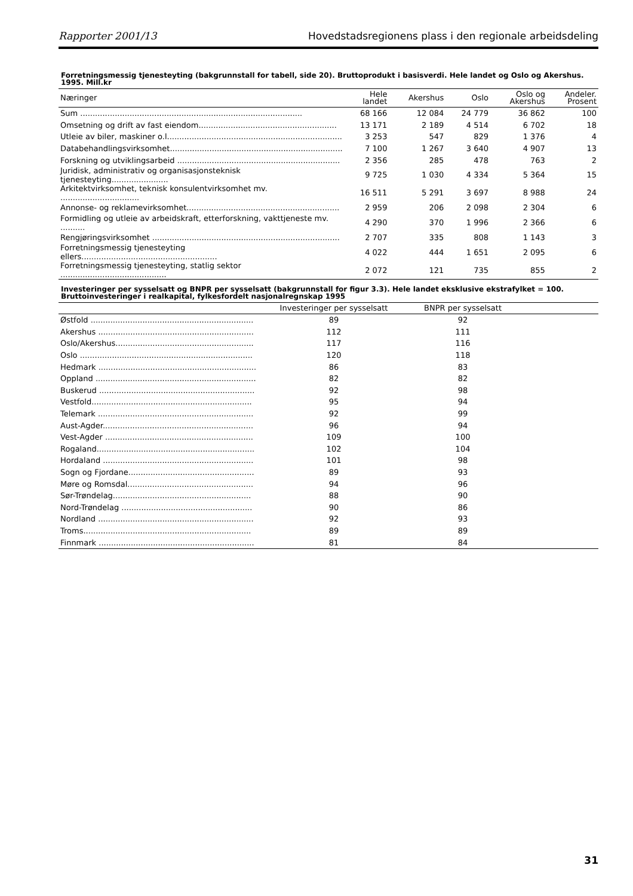Rapporter 2001/13 Hovedstadsregionens plass i den regionale arbeidsdeling
Forretningsmessig tjenesteyting (bakgrunnstall for tabell, side 20). Bruttoprodukt i basisverdi. Hele landet og Oslo og Akershus. 1995. Mill.kr
| Næringer | Hele landet | Akershus | Oslo | Oslo og Akershus | Andeler. Prosent |
| --- | --- | --- | --- | --- | --- |
| Sum .......................................................................................... | 68 166 | 12 084 | 24 779 | 36 862 | 100 |
| Omsetning og drift av fast eiendom........................................................ | 13 171 | 2 189 | 4 514 | 6 702 | 18 |
| Utleie av biler, maskiner o.l....................................................................... | 3 253 | 547 | 829 | 1 376 | 4 |
| Databehandlingsvirksomhet...................................................................... | 7 100 | 1 267 | 3 640 | 4 907 | 13 |
| Forskning og utviklingsarbeid .................................................................. | 2 356 | 285 | 478 | 763 | 2 |
| Juridisk, administrativ og organisasjonsteknisk tjenesteyting....................... | 9 725 | 1 030 | 4 334 | 5 364 | 15 |
| Arkitektvirksomhet, teknisk konsulentvirksomhet mv. ................................ | 16 511 | 5 291 | 3 697 | 8 988 | 24 |
| Annonse- og reklamevirksomhet.............................................................. | 2 959 | 206 | 2 098 | 2 304 | 6 |
| Formidling og utleie av arbeidskraft, etterforskning, vakttjeneste mv. .......... | 4 290 | 370 | 1 996 | 2 366 | 6 |
| Rengjøringsvirksomhet ............................................................................ | 2 707 | 335 | 808 | 1 143 | 3 |
| Forretningsmessig tjenesteyting ellers....................................................... | 4 022 | 444 | 1 651 | 2 095 | 6 |
| Forretningsmessig tjenesteyting, statlig sektor ........................................... | 2 072 | 121 | 735 | 855 | 2 |
Investeringer per sysselsatt og BNPR per sysselsatt (bakgrunnstall for figur 3.3). Hele landet eksklusive ekstrafylket = 100. Bruttoinvesteringer i realkapital, fylkesfordelt nasjonalregnskap 1995
| | Investeringer per sysselsatt | BNPR per sysselsatt | |
| --- | --- | --- | --- |
| Østfold .................................................................. | 89 | 92 | |
| Akershus ............................................................... | 112 | 111 | |
| Oslo/Akershus........................................................ | 117 | 116 | |
| Oslo ...................................................................... | 120 | 118 | |
| Hedmark ................................................................ | 86 | 83 | |
| Oppland ................................................................. | 82 | 82 | |
| Buskerud ............................................................... | 92 | 98 | |
| Vestfold................................................................. | 95 | 94 | |
| Telemark ............................................................... | 92 | 99 | |
| Aust-Agder............................................................. | 96 | 94 | |
| Vest-Agder ............................................................ | 109 | 100 | |
| Rogaland................................................................ | 102 | 104 | |
| Hordaland ............................................................. | 101 | 98 | |
| Sogn og Fjordane................................................... | 89 | 93 | |
| Møre og Romsdal................................................... | 94 | 96 | |
| Sør-Trøndelag........................................................ | 88 | 90 | |
| Nord-Trøndelag ..................................................... | 90 | 86 | |
| Nordland ............................................................... | 92 | 93 | |
| Troms.................................................................... | 89 | 89 | |
| Finnmark ............................................................... | 81 | 84 | |
31